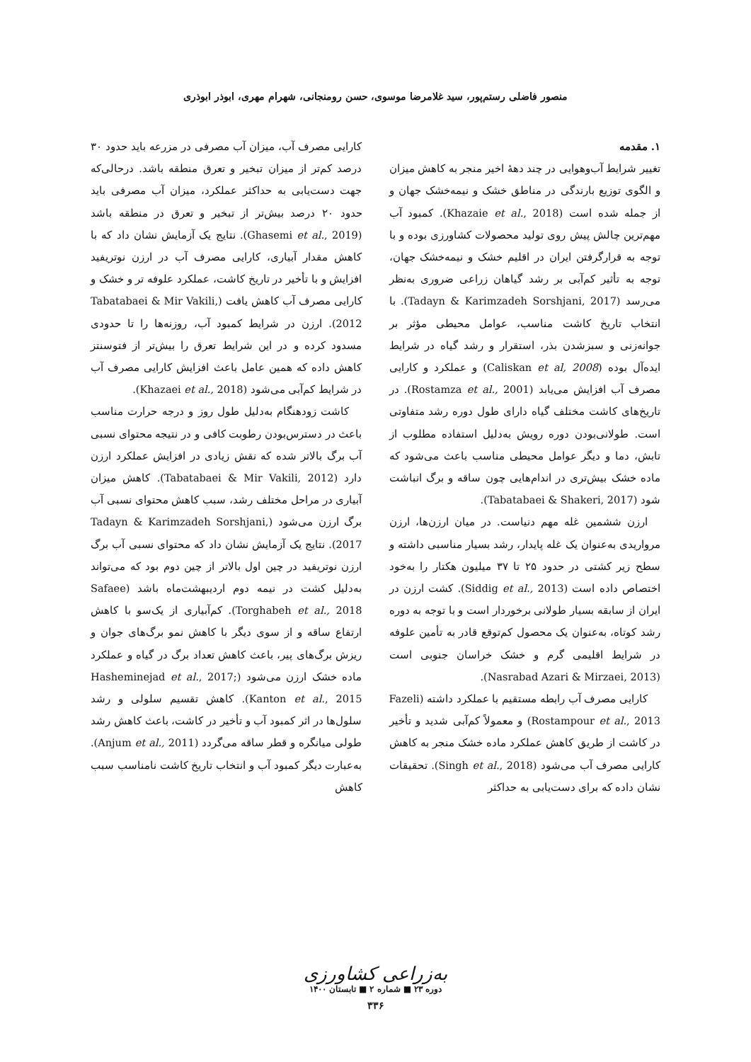منصور فاضلی رستم‌پور، سید غلامرضا موسوی، حسن رومنجانی، شهرام مهری، ابوذر ابوذری
۱. مقدمه
تغییر شرایط آب‌وهوایی در چند دهۀ اخیر منجر به کاهش میزان و الگوی توزیع بارندگی در مناطق خشک و نیمه‌خشک جهان و از جمله شده است (Khazaie et al., 2018). کمبود آب مهم‌ترین چالش پیش روی تولید محصولات کشاورزی بوده و با توجه به قرارگرفتن ایران در اقلیم خشک و نیمه‌خشک جهان، توجه به تأثیر کم‌آبی بر رشد گیاهان زراعی ضروری به‌نظر می‌رسد (Tadayn & Karimzadeh Sorshjani, 2017). با انتخاب تاریخ کاشت مناسب، عوامل محیطی مؤثر بر جوانه‌زنی و سبزشدن بذر، استقرار و رشد گیاه در شرایط ایده‌آل بوده (Caliskan et al, 2008) و عملکرد و کارایی مصرف آب افزایش می‌یابد (Rostamza et al., 2001). در تاریخ‌های کاشت مختلف گیاه دارای طول دوره رشد متفاوتی است. طولانی‌بودن دوره رویش به‌دلیل استفاده مطلوب از تابش، دما و دیگر عوامل محیطی مناسب باعث می‌شود که ماده خشک بیش‌تری در اندام‌هایی چون ساقه و برگ انباشت شود (Tabatabaei & Shakeri, 2017).
ارزن ششمین غله مهم دنیاست. در میان ارزن‌ها، ارزن مرواریدی به‌عنوان یک غله پایدار، رشد بسیار مناسبی داشته و سطح زیر کشتی در حدود ۲۵ تا ۳۷ میلیون هکتار را به‌خود اختصاص داده است (Siddig et al., 2013). کشت ارزن در ایران از سابقه بسیار طولانی برخوردار است و با توجه به دوره رشد کوتاه، به‌عنوان یک محصول کم‌توقع قادر به تأمین علوفه در شرایط اقلیمی گرم و خشک خراسان جنوبی است (Nasrabad Azari & Mirzaei, 2013).
کارایی مصرف آب رابطه مستقیم با عملکرد داشته (Fazeli Rostampour et al., 2013) و معمولاً کم‌آبی شدید و تأخیر در کاشت از طریق کاهش عملکرد ماده خشک منجر به کاهش کارایی مصرف آب می‌شود (Singh et al., 2018). تحقیقات نشان داده که برای دست‌یابی به حداکثر
کارایی مصرف آب، میزان آب مصرفی در مزرعه باید حدود ۳۰ درصد کم‌تر از میزان تبخیر و تعرق منطقه باشد. درحالی‌که جهت دست‌یابی به حداکثر عملکرد، میزان آب مصرفی باید حدود ۲۰ درصد بیش‌تر از تبخیر و تعرق در منطقه باشد (Ghasemi et al., 2019). نتایج یک آزمایش نشان داد که با کاهش مقدار آبیاری، کارایی مصرف آب در ارزن نوتریفید افزایش و با تأخیر در تاریخ کاشت، عملکرد علوفه تر و خشک و کارایی مصرف آب کاهش یافت (Tabatabaei & Mir Vakili, 2012). ارزن در شرایط کمبود آب، روزنه‌ها را تا حدودی مسدود کرده و در این شرایط تعرق را بیش‌تر از فتوسنتز کاهش داده که همین عامل باعث افزایش کارایی مصرف آب در شرایط کم‌آبی می‌شود (Khazaei et al., 2018).
کاشت زودهنگام به‌دلیل طول روز و درجه حرارت مناسب باعث در دسترس‌بودن رطوبت کافی و در نتیجه محتوای نسبی آب برگ بالاتر شده که نقش زیادی در افزایش عملکرد ارزن دارد (Tabatabaei & Mir Vakili, 2012). کاهش میزان آبیاری در مراحل مختلف رشد، سبب کاهش محتوای نسبی آب برگ ارزن می‌شود (Tadayn & Karimzadeh Sorshjani, 2017). نتایج یک آزمایش نشان داد که محتوای نسبی آب برگ ارزن نوتریفید در چین اول بالاتر از چین دوم بود که می‌تواند به‌دلیل کشت در نیمه دوم اردیبهشت‌ماه باشد (Safaee Torghabeh et al., 2018). کم‌آبیاری از یک‌سو با کاهش ارتفاع ساقه و از سوی دیگر با کاهش نمو برگ‌های جوان و ریزش برگ‌های پیر، باعث کاهش تعداد برگ در گیاه و عملکرد ماده خشک ارزن می‌شود (Hasheminejad et al., 2017; Kanton et al., 2015). کاهش تقسیم سلولی و رشد سلول‌ها در اثر کمبود آب و تأخیر در کاشت، باعث کاهش رشد طولی میانگره و قطر ساقه می‌گردد (Anjum et al., 2011). به‌عبارت دیگر کمبود آب و انتخاب تاریخ کاشت نامناسب سبب کاهش
به‌زراعی کشاورزی
دوره ۲۳ ■ شماره ۲ ■ تابستان ۱۴۰۰
۳۳۶